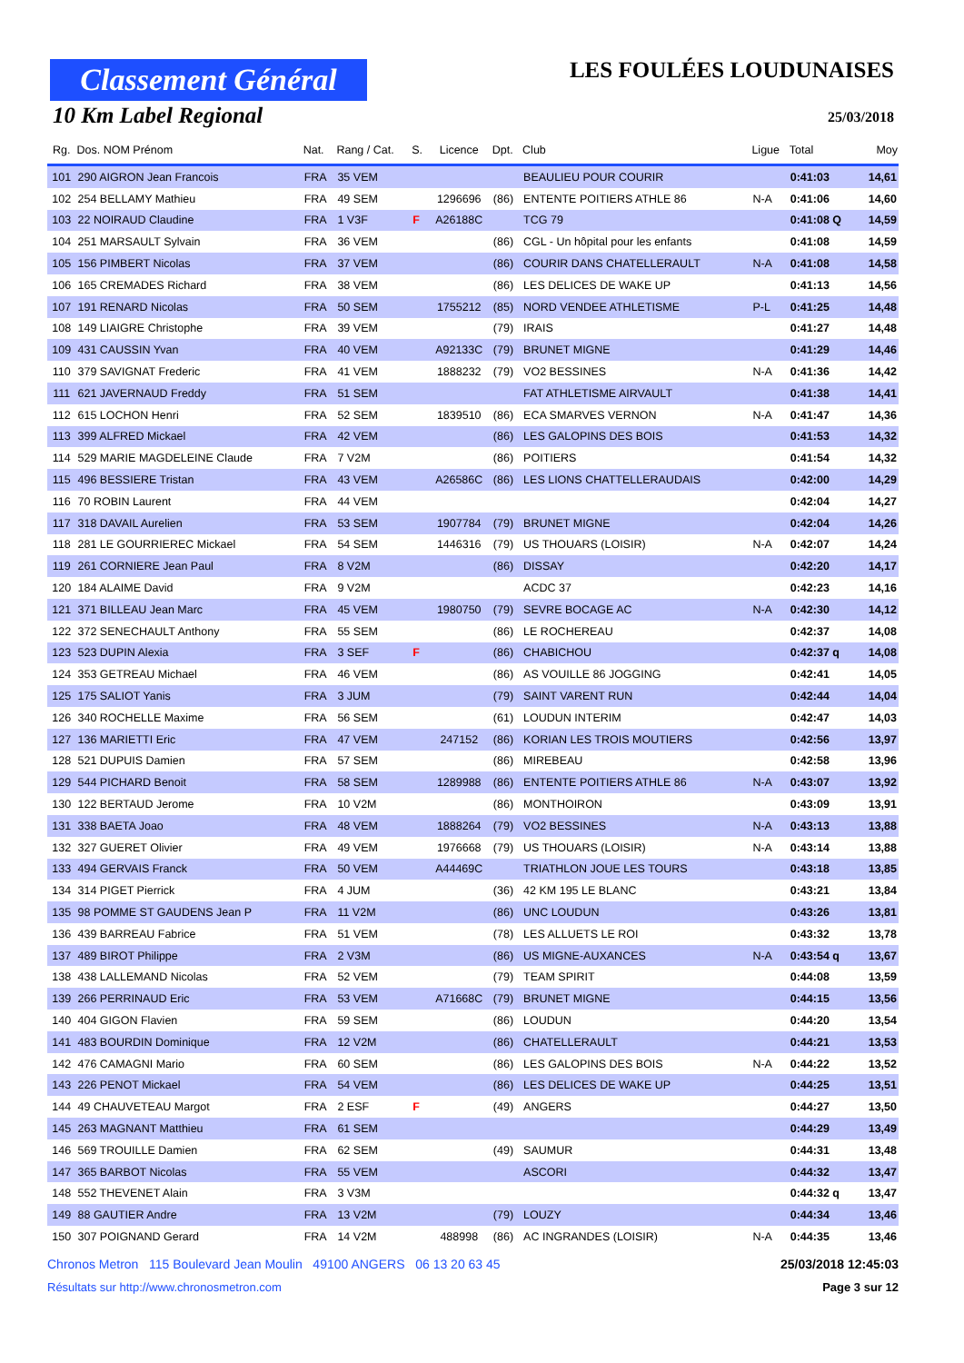Classement Général
10 Km Label Regional
LES FOULÉES LOUDUNAISES
25/03/2018
| Rg. | Dos. NOM Prénom | Nat. | Rang / Cat. | S. | Licence | Dpt. | Club | Ligue | Total | Moy |
| --- | --- | --- | --- | --- | --- | --- | --- | --- | --- | --- |
| 101 | 290 AIGRON Jean Francois | FRA | 35 VEM | | | | BEAULIEU POUR COURIR | | 0:41:03 | 14,61 |
| 102 | 254 BELLAMY Mathieu | FRA | 49 SEM | | 1296696 | (86) | ENTENTE POITIERS ATHLE 86 | N-A | 0:41:06 | 14,60 |
| 103 | 22 NOIRAUD Claudine | FRA | 1 V3F | F | A26188C | | TCG 79 | | 0:41:08 Q | 14,59 |
| 104 | 251 MARSAULT Sylvain | FRA | 36 VEM | | | (86) | CGL - Un hôpital pour les enfants | | 0:41:08 | 14,59 |
| 105 | 156 PIMBERT Nicolas | FRA | 37 VEM | | | (86) | COURIR DANS CHATELLERAULT | N-A | 0:41:08 | 14,58 |
| 106 | 165 CREMADES Richard | FRA | 38 VEM | | | (86) | LES DELICES DE WAKE UP | | 0:41:13 | 14,56 |
| 107 | 191 RENARD Nicolas | FRA | 50 SEM | | 1755212 | (85) | NORD VENDEE ATHLETISME | P-L | 0:41:25 | 14,48 |
| 108 | 149 LIAIGRE Christophe | FRA | 39 VEM | | | (79) | IRAIS | | 0:41:27 | 14,48 |
| 109 | 431 CAUSSIN Yvan | FRA | 40 VEM | | A92133C | (79) | BRUNET MIGNE | | 0:41:29 | 14,46 |
| 110 | 379 SAVIGNAT Frederic | FRA | 41 VEM | | 1888232 | (79) | VO2 BESSINES | N-A | 0:41:36 | 14,42 |
| 111 | 621 JAVERNAUD Freddy | FRA | 51 SEM | | | | FAT ATHLETISME AIRVAULT | | 0:41:38 | 14,41 |
| 112 | 615 LOCHON Henri | FRA | 52 SEM | | 1839510 | (86) | ECA SMARVES VERNON | N-A | 0:41:47 | 14,36 |
| 113 | 399 ALFRED Mickael | FRA | 42 VEM | | | (86) | LES GALOPINS DES BOIS | | 0:41:53 | 14,32 |
| 114 | 529 MARIE MAGDELEINE Claude | FRA | 7 V2M | | | (86) | POITIERS | | 0:41:54 | 14,32 |
| 115 | 496 BESSIERE Tristan | FRA | 43 VEM | | A26586C | (86) | LES LIONS CHATTELLERAUDAIS | | 0:42:00 | 14,29 |
| 116 | 70 ROBIN Laurent | FRA | 44 VEM | | | | | | 0:42:04 | 14,27 |
| 117 | 318 DAVAIL Aurelien | FRA | 53 SEM | | 1907784 | (79) | BRUNET MIGNE | | 0:42:04 | 14,26 |
| 118 | 281 LE GOURRIEREC Mickael | FRA | 54 SEM | | 1446316 | (79) | US THOUARS (LOISIR) | N-A | 0:42:07 | 14,24 |
| 119 | 261 CORNIERE Jean Paul | FRA | 8 V2M | | | (86) | DISSAY | | 0:42:20 | 14,17 |
| 120 | 184 ALAIME David | FRA | 9 V2M | | | | ACDC 37 | | 0:42:23 | 14,16 |
| 121 | 371 BILLEAU Jean Marc | FRA | 45 VEM | | 1980750 | (79) | SEVRE BOCAGE AC | N-A | 0:42:30 | 14,12 |
| 122 | 372 SENECHAULT Anthony | FRA | 55 SEM | | | (86) | LE ROCHEREAU | | 0:42:37 | 14,08 |
| 123 | 523 DUPIN Alexia | FRA | 3 SEF | F | | (86) | CHABICHOU | | 0:42:37 q | 14,08 |
| 124 | 353 GETREAU Michael | FRA | 46 VEM | | | (86) | AS VOUILLE 86 JOGGING | | 0:42:41 | 14,05 |
| 125 | 175 SALIOT Yanis | FRA | 3 JUM | | | (79) | SAINT VARENT RUN | | 0:42:44 | 14,04 |
| 126 | 340 ROCHELLE Maxime | FRA | 56 SEM | | | (61) | LOUDUN INTERIM | | 0:42:47 | 14,03 |
| 127 | 136 MARIETTI Eric | FRA | 47 VEM | | 247152 | (86) | KORIAN LES TROIS MOUTIERS | | 0:42:56 | 13,97 |
| 128 | 521 DUPUIS Damien | FRA | 57 SEM | | | (86) | MIREBEAU | | 0:42:58 | 13,96 |
| 129 | 544 PICHARD Benoit | FRA | 58 SEM | | 1289988 | (86) | ENTENTE POITIERS ATHLE 86 | N-A | 0:43:07 | 13,92 |
| 130 | 122 BERTAUD Jerome | FRA | 10 V2M | | | (86) | MONTHOIRON | | 0:43:09 | 13,91 |
| 131 | 338 BAETA Joao | FRA | 48 VEM | | 1888264 | (79) | VO2 BESSINES | N-A | 0:43:13 | 13,88 |
| 132 | 327 GUERET Olivier | FRA | 49 VEM | | 1976668 | (79) | US THOUARS (LOISIR) | N-A | 0:43:14 | 13,88 |
| 133 | 494 GERVAIS Franck | FRA | 50 VEM | | A44469C | | TRIATHLON JOUE LES TOURS | | 0:43:18 | 13,85 |
| 134 | 314 PIGET Pierrick | FRA | 4 JUM | | | (36) | 42 KM 195 LE BLANC | | 0:43:21 | 13,84 |
| 135 | 98 POMME ST GAUDENS Jean P | FRA | 11 V2M | | | (86) | UNC LOUDUN | | 0:43:26 | 13,81 |
| 136 | 439 BARREAU Fabrice | FRA | 51 VEM | | | (78) | LES ALLUETS LE ROI | | 0:43:32 | 13,78 |
| 137 | 489 BIROT Philippe | FRA | 2 V3M | | | (86) | US MIGNE-AUXANCES | N-A | 0:43:54 q | 13,67 |
| 138 | 438 LALLEMAND Nicolas | FRA | 52 VEM | | | (79) | TEAM SPIRIT | | 0:44:08 | 13,59 |
| 139 | 266 PERRINAUD Eric | FRA | 53 VEM | | A71668C | (79) | BRUNET MIGNE | | 0:44:15 | 13,56 |
| 140 | 404 GIGON Flavien | FRA | 59 SEM | | | (86) | LOUDUN | | 0:44:20 | 13,54 |
| 141 | 483 BOURDIN Dominique | FRA | 12 V2M | | | (86) | CHATELLERAULT | | 0:44:21 | 13,53 |
| 142 | 476 CAMAGNI Mario | FRA | 60 SEM | | | (86) | LES GALOPINS DES BOIS | N-A | 0:44:22 | 13,52 |
| 143 | 226 PENOT Mickael | FRA | 54 VEM | | | (86) | LES DELICES DE WAKE UP | | 0:44:25 | 13,51 |
| 144 | 49 CHAUVETEAU Margot | FRA | 2 ESF | F | | (49) | ANGERS | | 0:44:27 | 13,50 |
| 145 | 263 MAGNANT Matthieu | FRA | 61 SEM | | | | | | 0:44:29 | 13,49 |
| 146 | 569 TROUILLE Damien | FRA | 62 SEM | | | (49) | SAUMUR | | 0:44:31 | 13,48 |
| 147 | 365 BARBOT Nicolas | FRA | 55 VEM | | | | ASCORI | | 0:44:32 | 13,47 |
| 148 | 552 THEVENET Alain | FRA | 3 V3M | | | | | | 0:44:32 q | 13,47 |
| 149 | 88 GAUTIER Andre | FRA | 13 V2M | | | (79) | LOUZY | | 0:44:34 | 13,46 |
| 150 | 307 POIGNAND Gerard | FRA | 14 V2M | | 488998 | (86) | AC INGRANDES (LOISIR) | N-A | 0:44:35 | 13,46 |
Chronos Metron 115 Boulevard Jean Moulin 49100 ANGERS 06 13 20 63 45 25/03/2018 12:45:03
Résultats sur http://www.chronosmetron.com Page 3 sur 12